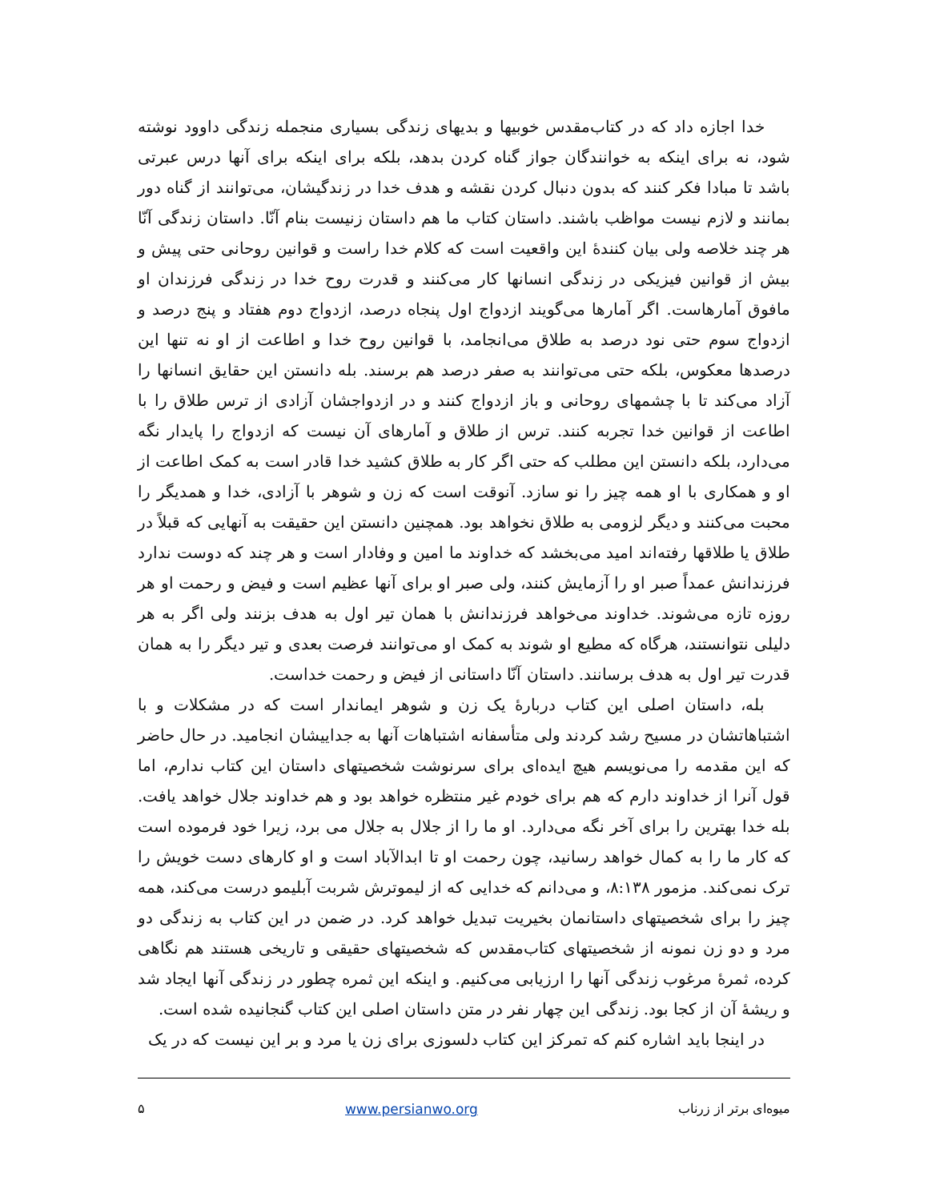خدا اجازه داد که در کتاب‌مقدس خوبیها و بدیهای زندگی بسیاری منجمله زندگی داوود نوشته شود، نه برای اینکه به خوانندگان جواز گناه کردن بدهد، بلکه برای اینکه برای آنها درس عبرتی باشد تا مبادا فکر کنند که بدون دنبال کردن نقشه و هدف خدا در زندگیشان، می‌توانند از گناه دور بمانند و لازم نیست مواظب باشند. داستان کتاب ما هم داستان زنیست بنام آنّا. داستان زندگی آنّا هر چند خلاصه ولی بیان کنندۀ این واقعیت است که کلام خدا راست و قوانین روحانی حتی پیش و بیش از قوانین فیزیکی در زندگی انسانها کار می‌کنند و قدرت روح خدا در زندگی فرزندان او مافوق آمارهاست. اگر آمارها می‌گویند ازدواج اول پنجاه درصد، ازدواج دوم هفتاد و پنج درصد و ازدواج سوم حتی نود درصد به طلاق می‌انجامد، با قوانین روح خدا و اطاعت از او نه تنها این درصدها معکوس، بلکه حتی می‌توانند به صفر درصد هم برسند. بله دانستن این حقایق انسانها را آزاد می‌کند تا با چشمهای روحانی و باز ازدواج کنند و در ازدواجشان آزادی از ترس طلاق را با اطاعت از قوانین خدا تجربه کنند. ترس از طلاق و آمارهای آن نیست که ازدواج را پایدار نگه می‌دارد، بلکه دانستن این مطلب که حتی اگر کار به طلاق کشید خدا قادر است به کمک اطاعت از او و همکاری با او همه چیز را نو سازد. آنوقت است که زن و شوهر با آزادی، خدا و همدیگر را محبت می‌کنند و دیگر لزومی به طلاق نخواهد بود. همچنین دانستن این حقیقت به آنهایی که قبلاً در طلاق یا طلاقها رفته‌اند امید می‌بخشد که خداوند ما امین و وفادار است و هر چند که دوست ندارد فرزندانش عمداً صبر او را آزمایش کنند، ولی صبر او برای آنها عظیم است و فیض و رحمت او هر روزه تازه می‌شوند. خداوند می‌خواهد فرزندانش با همان تیر اول به هدف بزنند ولی اگر به هر دلیلی نتوانستند، هرگاه که مطیع او شوند به کمک او می‌توانند فرصت بعدی و تیر دیگر را به همان قدرت تیر اول به هدف برسانند. داستان آنّا داستانی از فیض و رحمت خداست.
بله، داستان اصلی این کتاب دربارۀ یک زن و شوهر ایماندار است که در مشکلات و با اشتباهاتشان در مسیح رشد کردند ولی متأسفانه اشتباهات آنها به جداییشان انجامید. در حال حاضر که این مقدمه را می‌نویسم هیچ ایده‌ای برای سرنوشت شخصیتهای داستان این کتاب ندارم، اما قول آنرا از خداوند دارم که هم برای خودم غیر منتظره خواهد بود و هم خداوند جلال خواهد یافت. بله خدا بهترین را برای آخر نگه می‌دارد. او ما را از جلال به جلال می برد، زیرا خود فرموده است که کار ما را به کمال خواهد رسانید، چون رحمت او تا ابدالآباد است و او کارهای دست خویش را ترک نمی‌کند. مزمور ۸:۱۳۸، و می‌دانم که خدایی که از لیموترش شربت آبلیمو درست می‌کند، همه چیز را برای شخصیتهای داستانمان بخیریت تبدیل خواهد کرد. در ضمن در این کتاب به زندگی دو مرد و دو زن نمونه از شخصیتهای کتاب‌مقدس که شخصیتهای حقیقی و تاریخی هستند هم نگاهی کرده، ثمرۀ مرغوب زندگی آنها را ارزیابی می‌کنیم. و اینکه این ثمره چطور در زندگی آنها ایجاد شد و ریشۀ آن از کجا بود. زندگی این چهار نفر در متن داستان اصلی این کتاب گنجانیده شده است.
در اینجا باید اشاره کنم که تمرکز این کتاب دلسوزی برای زن یا مرد و بر این نیست که در یک
میوه‌ای برتر از زرناب www.persianwo.org ۵